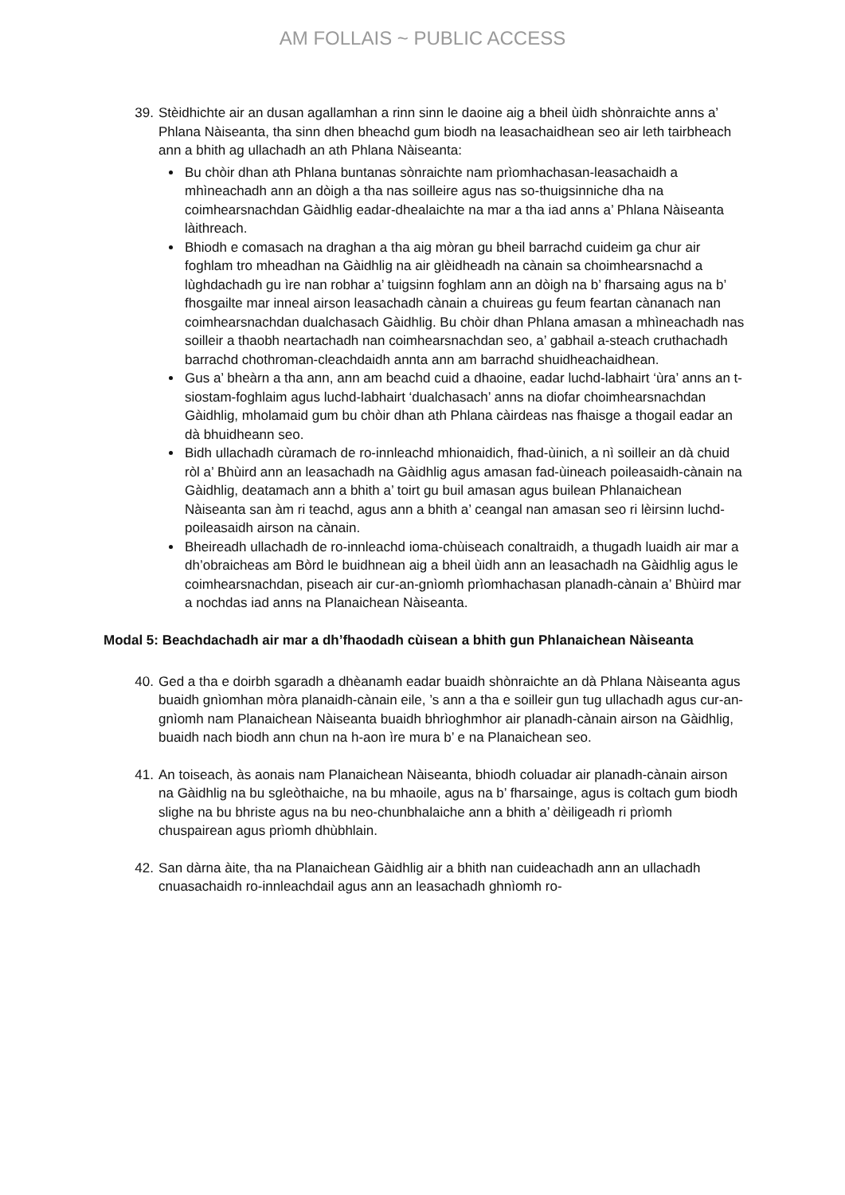AM FOLLAIS ~ PUBLIC ACCESS
39. Stèidhichte air an dusan agallamhan a rinn sinn le daoine aig a bheil ùidh shònraichte anns a’ Phlana Nàiseanta, tha sinn dhen bheachd gum biodh na leasachaidhean seo air leth tairbheach ann a bhith ag ullachadh an ath Phlana Nàiseanta:
Bu chòir dhan ath Phlana buntanas sònraichte nam prìomhachasan-leasachaidh a mhìneachadh ann an dòigh a tha nas soilleire agus nas so-thuigsinniche dha na coimhearsnachdan Gàidhlig eadar-dhealaichte na mar a tha iad anns a’ Phlana Nàiseanta làithreach.
Bhiodh e comasach na draghan a tha aig mòran gu bheil barrachd cuideim ga chur air foghlam tro mheadhan na Gàidhlig na air glèidheadh na cànain sa choimhearsnachd a lùghdachadh gu ìre nan robhar a’ tuigsinn foghlam ann an dòigh na b’ fharsaing agus na b’ fhosgailte mar inneal airson leasachadh cànain a chuireas gu feum feartan cànanach nan coimhearsnachdan dualchasach Gàidhlig. Bu chòir dhan Phlana amasan a mhìneachadh nas soilleir a thaobh neartachadh nan coimhearsnachdan seo, a’ gabhail a-steach cruthachadh barrachd chothroman-cleachdaidh annta ann am barrachd shuidheachaidhean.
Gus a’ bheàrn a tha ann, ann am beachd cuid a dhaoine, eadar luchd-labhairt ‘ùra’ anns an t-siostam-foghlaim agus luchd-labhairt ‘dualchasach’ anns na diofar choimhearsnachdan Gàidhlig, mholamaid gum bu chòir dhan ath Phlana càirdeas nas fhaisge a thogail eadar an dà bhuidheann seo.
Bidh ullachadh cùramach de ro-innleachd mhionaidich, fhad-ùinich, a nì soilleir an dà chuid ròl a’ Bhùird ann an leasachadh na Gàidhlig agus amasan fad-ùineach poileasaidh-cànain na Gàidhlig, deatamach ann a bhith a’ toirt gu buil amasan agus builean Phlanaichean Nàiseanta san àm ri teachd, agus ann a bhith a’ ceangal nan amasan seo ri lèirsinn luchd-poileasaidh airson na cànain.
Bheireadh ullachadh de ro-innleachd ioma-chùiseach conaltraidh, a thugadh luaidh air mar a dh’obraicheas am Bòrd le buidhnean aig a bheil ùidh ann an leasachadh na Gàidhlig agus le coimhearsnachdan, piseach air cur-an-gnìomh prìomhachasan planadh-cànain a’ Bhùird mar a nochdas iad anns na Planaichean Nàiseanta.
Modal 5: Beachdachadh air mar a dh’fhaodadh cùisean a bhith gun Phlanaichean Nàiseanta
40. Ged a tha e doirbh sgaradh a dhèanamh eadar buaidh shònraichte an dà Phlana Nàiseanta agus buaidh gnìomhan mòra planaidh-cànain eile, ’s ann a tha e soilleir gun tug ullachadh agus cur-an-gnìomh nam Planaichean Nàiseanta buaidh bhrìoghmhor air planadh-cànain airson na Gàidhlig, buaidh nach biodh ann chun na h-aon ìre mura b’ e na Planaichean seo.
41. An toiseach, às aonais nam Planaichean Nàiseanta, bhiodh coluadar air planadh-cànain airson na Gàidhlig na bu sgleòthaiche, na bu mhaoile, agus na b’ fharsainge, agus is coltach gum biodh slighe na bu bhriste agus na bu neo-chunbhalaiche ann a bhith a’ dèiligeadh ri prìomh chuspairean agus prìomh dhùbhlain.
42. San dàrna àite, tha na Planaichean Gàidhlig air a bhith nan cuideachadh ann an ullachadh cnuasachaidh ro-innleachdail agus ann an leasachadh ghnìomh ro-